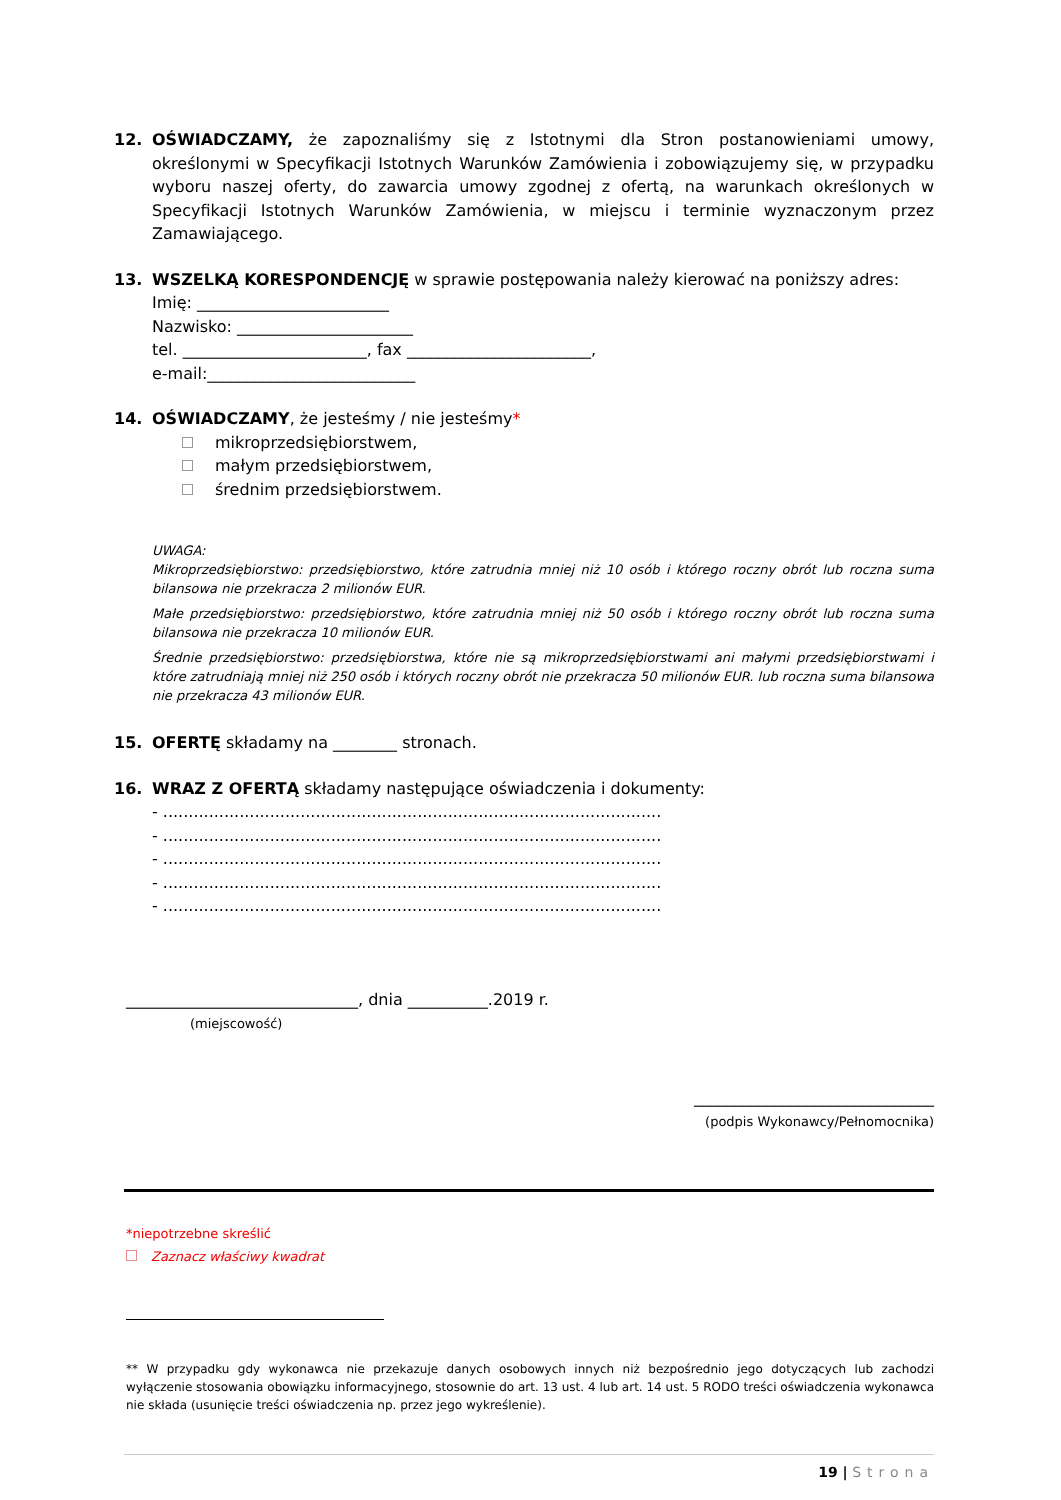12. OŚWIADCZAMY, że zapoznaliśmy się z Istotnymi dla Stron postanowieniami umowy, określonymi w Specyfikacji Istotnych Warunków Zamówienia i zobowiązujemy się, w przypadku wyboru naszej oferty, do zawarcia umowy zgodnej z ofertą, na warunkach określonych w Specyfikacji Istotnych Warunków Zamówienia, w miejscu i terminie wyznaczonym przez Zamawiającego.
13. WSZELKĄ KORESPONDENCJĘ w sprawie postępowania należy kierować na poniższy adres:
Imię: ________________________
Nazwisko: ______________________
tel. _______________________, fax _______________________,
e-mail:__________________________
14. OŚWIADCZAMY, że jesteśmy / nie jesteśmy*
mikroprzedsiębiorstwem,
małym przedsiębiorstwem,
średnim przedsiębiorstwem.
UWAGA:
Mikroprzedsiębiorstwo: przedsiębiorstwo, które zatrudnia mniej niż 10 osób i którego roczny obrót lub roczna suma bilansowa nie przekracza 2 milionów EUR.
Małe przedsiębiorstwo: przedsiębiorstwo, które zatrudnia mniej niż 50 osób i którego roczny obrót lub roczna suma bilansowa nie przekracza 10 milionów EUR.
Średnie przedsiębiorstwo: przedsiębiorstwa, które nie są mikroprzedsiębiorstwami ani małymi przedsiębiorstwami i które zatrudniają mniej niż 250 osób i których roczny obrót nie przekracza 50 milionów EUR. lub roczna suma bilansowa nie przekracza 43 milionów EUR.
15. OFERTĘ składamy na ________ stronach.
16. WRAZ Z OFERTĄ składamy następujące oświadczenia i dokumenty:
- ..................................................................................................
- ..................................................................................................
- ..................................................................................................
- ..................................................................................................
- ..................................................................................................
_____________________________, dnia __________.2019 r.
(miejscowość)
______________________________
(podpis Wykonawcy/Pełnomocnika)
*niepotrzebne skreślić
Zaznacz właściwy kwadrat
** W przypadku gdy wykonawca nie przekazuje danych osobowych innych niż bezpośrednio jego dotyczących lub zachodzi wyłączenie stosowania obowiązku informacyjnego, stosownie do art. 13 ust. 4 lub art. 14 ust. 5 RODO treści oświadczenia wykonawca nie składa (usunięcie treści oświadczenia np. przez jego wykreślenie).
19 | Strona